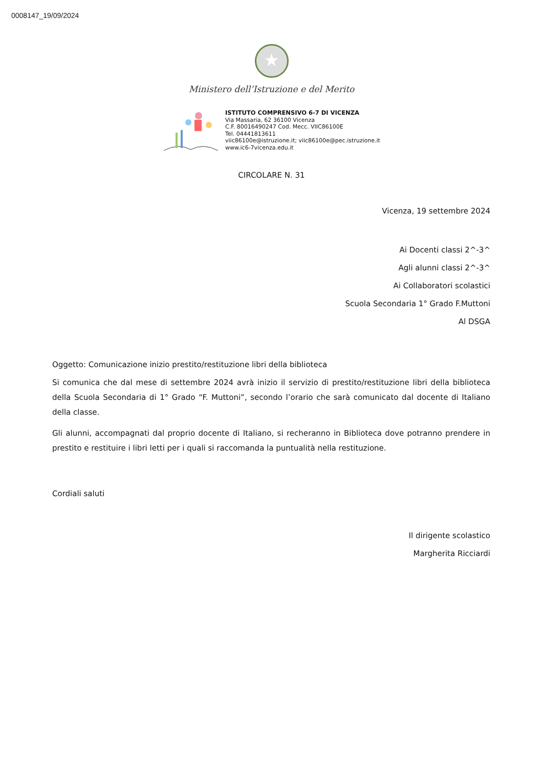0008147_19/09/2024
★
Ministero dell’Istruzione e del Merito
ISTITUTO COMPRENSIVO 6-7 DI VICENZA
Via Massaria, 62 36100 Vicenza
C.F. 80016490247 Cod. Mecc. VIIC86100E
Tel. 04441813611
viic86100e@istruzione.it; viic86100e@pec.istruzione.it
www.ic6-7vicenza.edu.it
CIRCOLARE N. 31
Vicenza, 19 settembre 2024
Ai Docenti classi 2^-3^
Agli alunni classi 2^-3^
Ai Collaboratori scolastici
Scuola Secondaria 1° Grado F.Muttoni
Al DSGA
Oggetto: Comunicazione inizio prestito/restituzione libri della biblioteca
Si comunica che dal mese di settembre 2024 avrà inizio il servizio di prestito/restituzione libri della biblioteca della Scuola Secondaria di 1° Grado “F. Muttoni”, secondo l’orario che sarà comunicato dal docente di Italiano della classe.
Gli alunni, accompagnati dal proprio docente di Italiano, si recheranno in Biblioteca dove potranno prendere in prestito e restituire i libri letti per i quali si raccomanda la puntualità nella restituzione.
Cordiali saluti
Il dirigente scolastico
Margherita Ricciardi